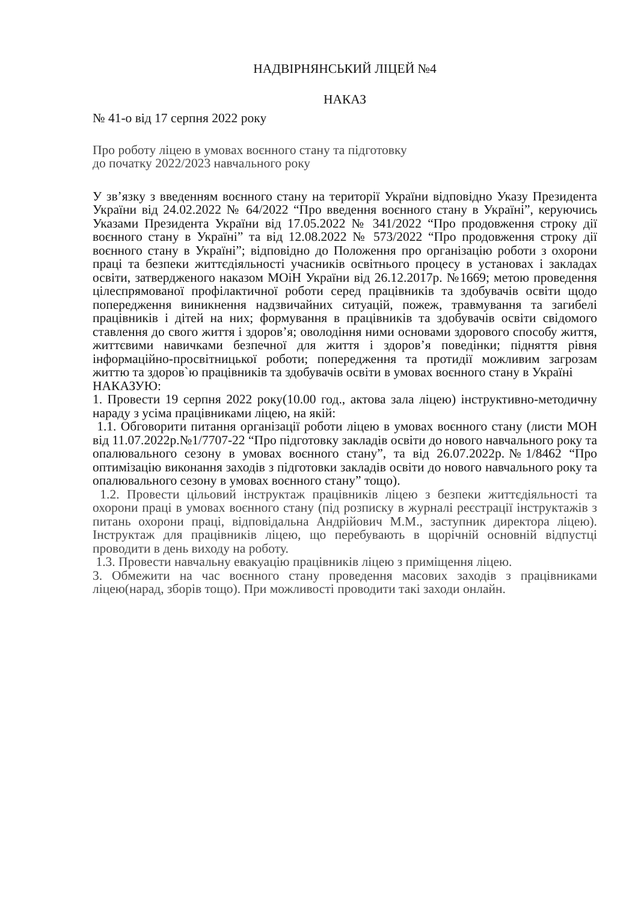НАДВІРНЯНСЬКИЙ ЛІЦЕЙ №4
НАКАЗ
№ 41-о від 17 серпня 2022 року
Про роботу ліцею в умовах воєнного стану та підготовку
до початку 2022/2023 навчального року
У зв’язку з введенням воєнного стану на території України відповідно Указу Президента України від 24.02.2022 № 64/2022 “Про введення воєнного стану в Україні”, керуючись Указами Президента України від 17.05.2022 № 341/2022 “Про продовження строку дії воєнного стану в Україні” та від 12.08.2022 № 573/2022 “Про продовження строку дії воєнного стану в Україні”; відповідно до Положення про організацію роботи з охорони праці та безпеки життєдіяльності учасників освітнього процесу в установах і закладах освіти, затвердженого наказом МОіН України від 26.12.2017р. №1669; метою проведення цілеспрямованої профілактичної роботи серед працівників та здобувачів освіти щодо попередження виникнення надзвичайних ситуацій, пожеж, травмування та загибелі працівників і дітей на них; формування в працівників та здобувачів освіти свідомого ставлення до свого життя і здоров’я; оволодіння ними основами здорового способу життя, життєвими навичками безпечної для життя і здоров’я поведінки; підняття рівня інформаційно-просвітницької роботи; попередження та протидії можливим загрозам життю та здоров`ю працівників та здобувачів освіти в умовах воєнного стану в Україні
НАКАЗУЮ:
1. Провести 19 серпня 2022 року(10.00 год., актова зала ліцею) інструктивно-методичну нараду з усіма працівниками ліцею, на якій:
1.1. Обговорити питання організації роботи ліцею в умовах воєнного стану (листи МОН від 11.07.2022р.№1/7707-22 “Про підготовку закладів освіти до нового навчального року та опалювального сезону в умовах воєнного стану”, та від 26.07.2022р.№1/8462 “Про оптимізацію виконання заходів з підготовки закладів освіти до нового навчального року та опалювального сезону в умовах воєнного стану” тощо).
1.2. Провести цільовий інструктаж працівників ліцею з безпеки життєдіяльності та охорони праці в умовах воєнного стану (під розписку в журналі реєстрації інструктажів з питань охорони праці, відповідальна Андрійович М.М., заступник директора ліцею). Інструктаж для працівників ліцею, що перебувають в щорічній основній відпустці проводити в день виходу на роботу.
1.3. Провести навчальну евакуацію працівників ліцею з приміщення ліцею.
3. Обмежити на час воєнного стану проведення масових заходів з працівниками ліцею(нарад, зборів тощо). При можливості проводити такі заходи онлайн.